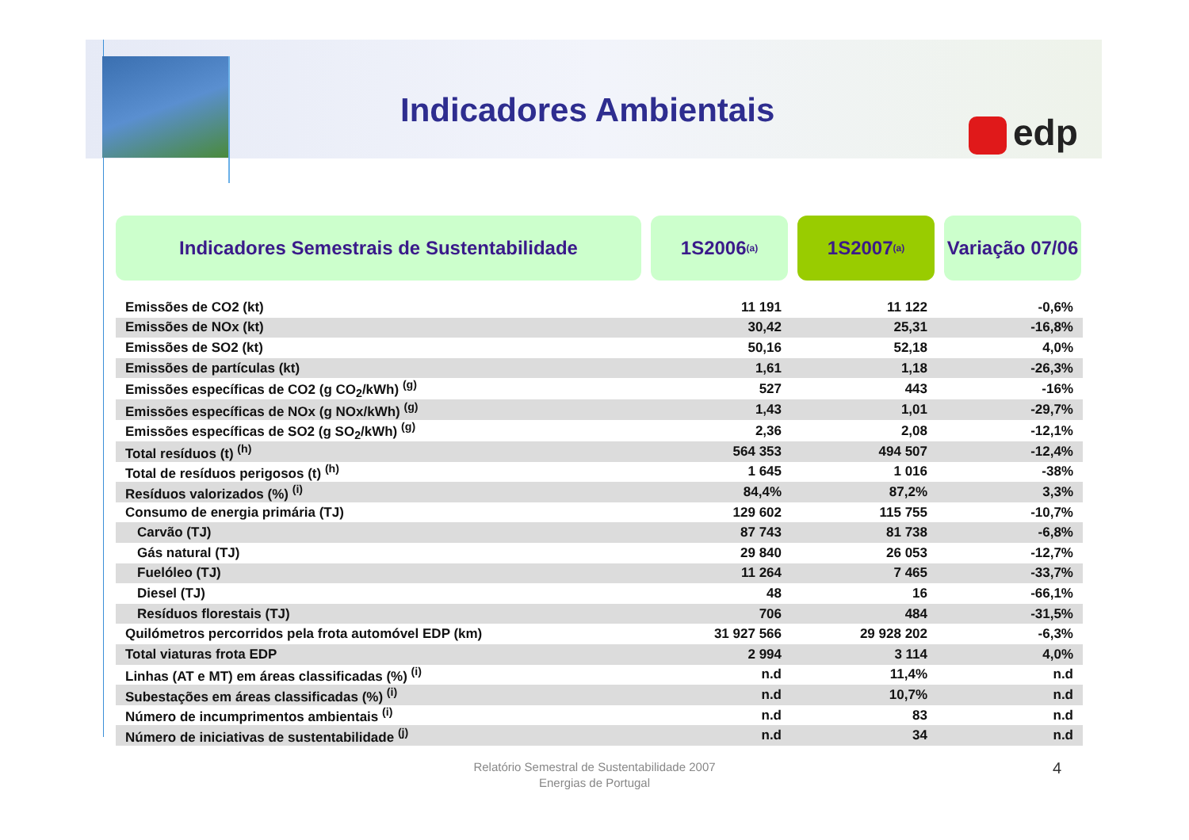Indicadores Ambientais edp
Indicadores Semestrais de Sustentabilidade 1S2006 <sup>(a)</sup>
1S2007 <sup>(a)</sup>
Variação 07/06
| Emissões de CO2 (kt) | 11 191 | 11 122 | -0,6% |
| Emissões de NOx (kt) | 30,42 | 25,31 | -16,8% |
| Emissões de SO2 (kt) | 50,16 | 52,18 | 4,0% |
| Emissões de partículas (kt) | 1,61 | 1,18 | -26,3% |
| Emissões específicas de CO2 (g CO<sub>2</sub>/kWh) <sup>(g)</sup> | 527 | 443 | -16% |
| Emissões específicas de NOx (g NOx/kWh) <sup>(g)</sup> | 1,43 | 1,01 | -29,7% |
| Emissões específicas de SO2 (g SO<sub>2</sub>/kWh) <sup>(g)</sup> | 2,36 | 2,08 | -12,1% |
| Total resíduos (t) <sup>(h)</sup> | 564 353 | 494 507 | -12,4% |
| Total de resíduos perigosos (t) <sup>(h)</sup> | 1 645 | 1 016 | -38% |
| Resíduos valorizados (%) <sup>(i)</sup> | 84,4% | 87,2% | 3,3% |
| Consumo de energia primária (TJ) | 129 602 | 115 755 | -10,7% |
| Carvão (TJ) | 87 743 | 81 738 | -6,8% |
| Gás natural (TJ) | 29 840 | 26 053 | -12,7% |
| Fuelóleo (TJ) | 11 264 | 7 465 | -33,7% |
| Diesel (TJ) | 48 | 16 | -66,1% |
| Resíduos florestais (TJ) | 706 | 484 | -31,5% |
| Quilómetros percorridos pela frota automóvel EDP (km) | 31 927 566 | 29 928 202 | -6,3% |
| Total viaturas frota EDP | 2 994 | 3 114 | 4,0% |
| Linhas (AT e MT) em áreas classificadas (%) <sup>(i)</sup> | n.d | 11,4% | n.d |
| Subestações em áreas classificadas (%) <sup>(i)</sup> | n.d | 10,7% | n.d |
| Número de incumprimentos ambientais <sup>(i)</sup> | n.d | 83 | n.d |
| Número de iniciativas de sustentabilidade <sup>(j)</sup> | n.d | 34 | n.d |
Relatório Semestral de Sustentabilidade 2007
Energias de Portugal
4